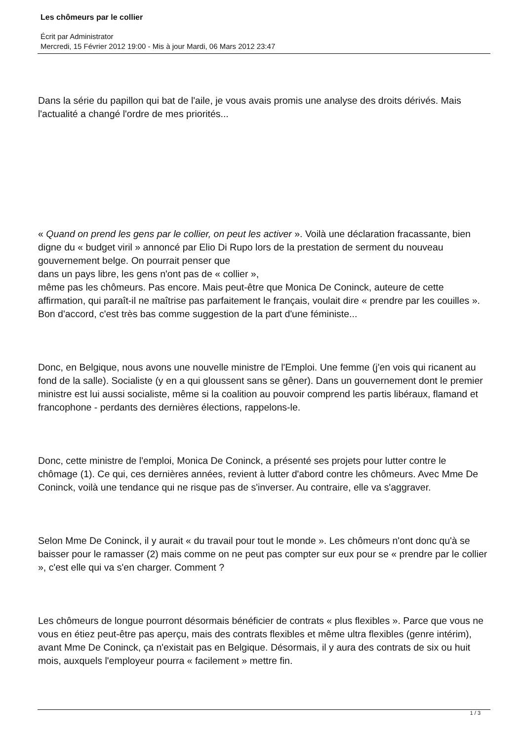Les chômeurs par le collier
Écrit par Administrator
Mercredi, 15 Février 2012 19:00 - Mis à jour Mardi, 06 Mars 2012 23:47
Dans la série du papillon qui bat de l'aile, je vous avais promis une analyse des droits dérivés. Mais l'actualité a changé l'ordre de mes priorités...
« Quand on prend les gens par le collier, on peut les activer ». Voilà une déclaration fracassante, bien digne du « budget viril » annoncé par Elio Di Rupo lors de la prestation de serment du nouveau gouvernement belge. On pourrait penser que
dans un pays libre, les gens n'ont pas de « collier »,
même pas les chômeurs. Pas encore. Mais peut-être que Monica De Coninck, auteure de cette affirmation, qui paraît-il ne maîtrise pas parfaitement le français, voulait dire « prendre par les couilles ». Bon d'accord, c'est très bas comme suggestion de la part d'une féministe...
Donc, en Belgique, nous avons une nouvelle ministre de l'Emploi. Une femme (j'en vois qui ricanent au fond de la salle). Socialiste (y en a qui gloussent sans se gêner). Dans un gouvernement dont le premier ministre est lui aussi socialiste, même si la coalition au pouvoir comprend les partis libéraux, flamand et francophone - perdants des dernières élections, rappelons-le.
Donc, cette ministre de l'emploi, Monica De Coninck, a présenté ses projets pour lutter contre le chômage (1). Ce qui, ces dernières années, revient à lutter d'abord contre les chômeurs. Avec Mme De Coninck, voilà une tendance qui ne risque pas de s'inverser. Au contraire, elle va s'aggraver.
Selon Mme De Coninck, il y aurait « du travail pour tout le monde ». Les chômeurs n'ont donc qu'à se baisser pour le ramasser (2) mais comme on ne peut pas compter sur eux pour se « prendre par le collier », c'est elle qui va s'en charger. Comment ?
Les chômeurs de longue pourront désormais bénéficier de contrats « plus flexibles ». Parce que vous ne vous en étiez peut-être pas aperçu, mais des contrats flexibles et même ultra flexibles (genre intérim), avant Mme De Coninck, ça n'existait pas en Belgique. Désormais, il y aura des contrats de six ou huit mois, auxquels l'employeur pourra « facilement » mettre fin.
1 / 3